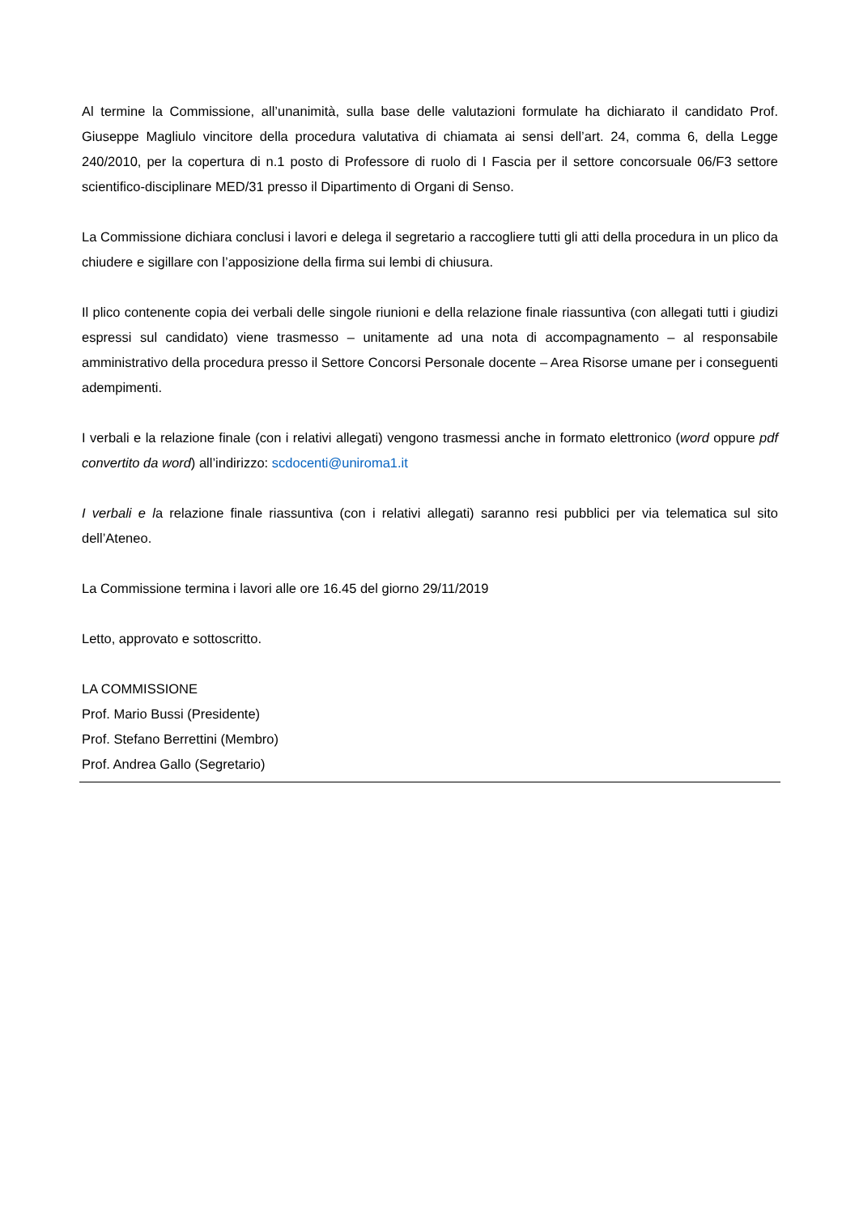Al termine la Commissione, all’unanimità, sulla base delle valutazioni formulate ha dichiarato il candidato Prof. Giuseppe Magliulo vincitore della procedura valutativa di chiamata ai sensi dell’art. 24, comma 6, della Legge 240/2010, per la copertura di n.1 posto di Professore di ruolo di I Fascia per il settore concorsuale 06/F3 settore scientifico-disciplinare MED/31 presso il Dipartimento di Organi di Senso.
La Commissione dichiara conclusi i lavori e delega il segretario a raccogliere tutti gli atti della procedura in un plico da chiudere e sigillare con l’apposizione della firma sui lembi di chiusura.
Il plico contenente copia dei verbali delle singole riunioni e della relazione finale riassuntiva (con allegati tutti i giudizi espressi sul candidato) viene trasmesso – unitamente ad una nota di accompagnamento – al responsabile amministrativo della procedura presso il Settore Concorsi Personale docente – Area Risorse umane per i conseguenti adempimenti.
I verbali e la relazione finale (con i relativi allegati) vengono trasmessi anche in formato elettronico (word oppure pdf convertito da word) all’indirizzo: scdocenti@uniroma1.it
I verbali e la relazione finale riassuntiva (con i relativi allegati) saranno resi pubblici per via telematica sul sito dell’Ateneo.
La Commissione termina i lavori alle ore 16.45 del giorno 29/11/2019
Letto, approvato e sottoscritto.
LA COMMISSIONE
Prof. Mario Bussi (Presidente)
Prof. Stefano Berrettini (Membro)
Prof. Andrea Gallo (Segretario)